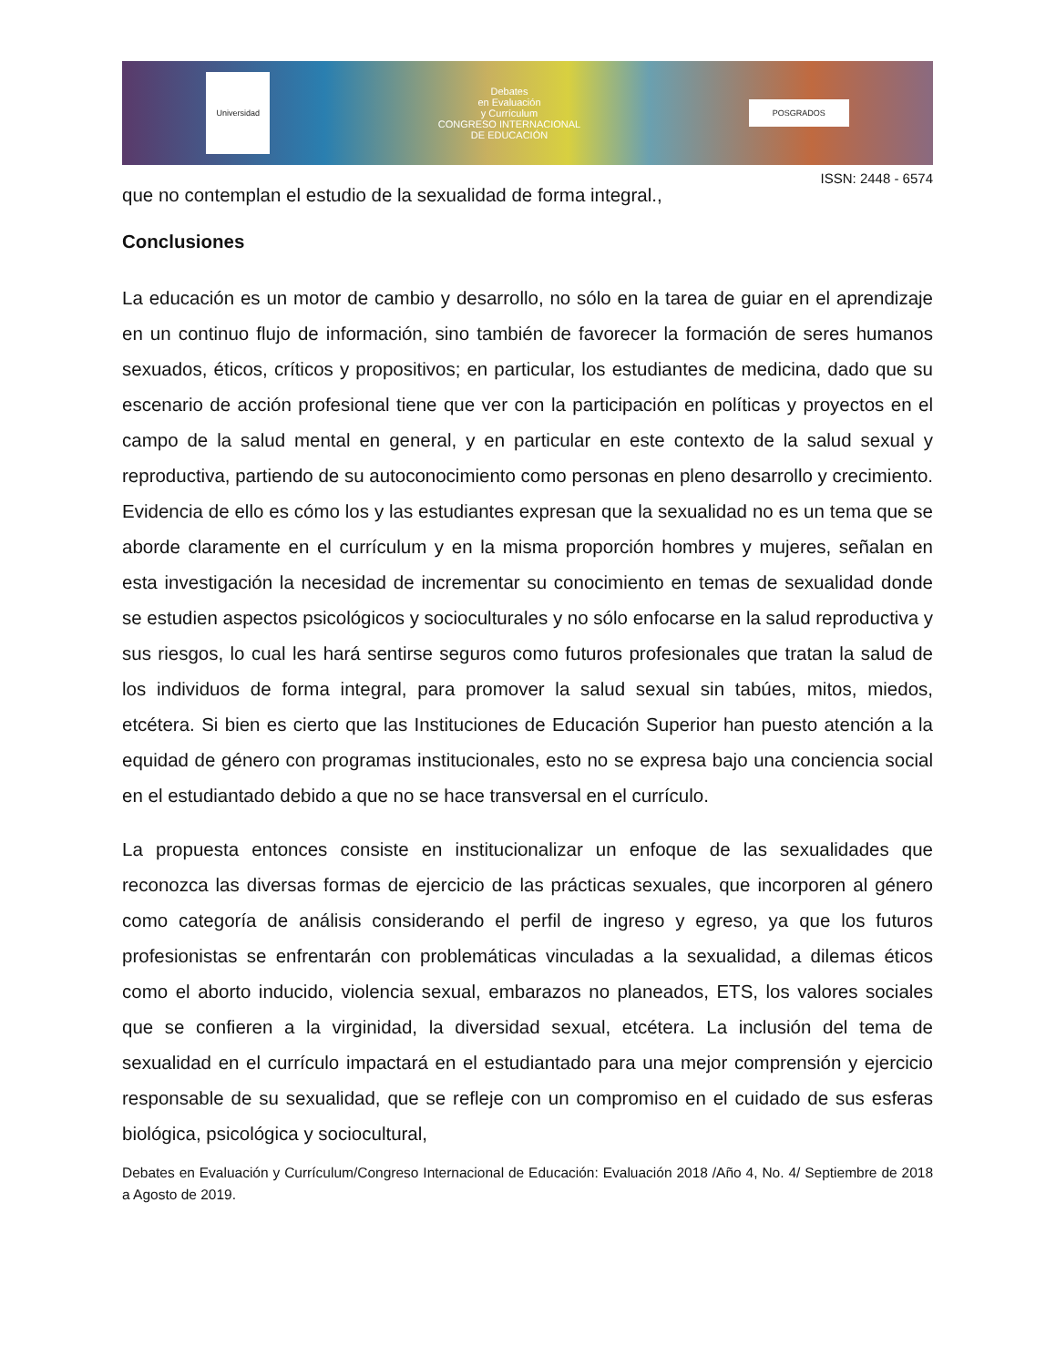Universidad
Debates
en Evaluación
y Currículum
CONGRESO INTERNACIONAL
DE EDUCACIÓN
POSGRADOS
ISSN: 2448 - 6574
que no contemplan el estudio de la sexualidad de forma integral.,
Conclusiones
La educación es un motor de cambio y desarrollo, no sólo en la tarea de guiar en el aprendizaje en un continuo flujo de información, sino también de favorecer la formación de seres humanos sexuados, éticos, críticos y propositivos; en particular, los estudiantes de medicina, dado que su escenario de acción profesional tiene que ver con la participación en políticas y proyectos en el campo de la salud mental en general, y en particular en este contexto de la salud sexual y reproductiva, partiendo de su autoconocimiento como personas en pleno desarrollo y crecimiento. Evidencia de ello es cómo los y las estudiantes expresan que la sexualidad no es un tema que se aborde claramente en el currículum y en la misma proporción hombres y mujeres, señalan en esta investigación la necesidad de incrementar su conocimiento en temas de sexualidad donde se estudien aspectos psicológicos y socioculturales y no sólo enfocarse en la salud reproductiva y sus riesgos, lo cual les hará sentirse seguros como futuros profesionales que tratan la salud de los individuos de forma integral, para promover la salud sexual sin tabúes, mitos, miedos, etcétera. Si bien es cierto que las Instituciones de Educación Superior han puesto atención a la equidad de género con programas institucionales, esto no se expresa bajo una conciencia social en el estudiantado debido a que no se hace transversal en el currículo.
La propuesta entonces consiste en institucionalizar un enfoque de las sexualidades que reconozca las diversas formas de ejercicio de las prácticas sexuales, que incorporen al género como categoría de análisis considerando el perfil de ingreso y egreso, ya que los futuros profesionistas se enfrentarán con problemáticas vinculadas a la sexualidad, a dilemas éticos como el aborto inducido, violencia sexual, embarazos no planeados, ETS, los valores sociales que se confieren a la virginidad, la diversidad sexual, etcétera. La inclusión del tema de sexualidad en el currículo impactará en el estudiantado para una mejor comprensión y ejercicio responsable de su sexualidad, que se refleje con un compromiso en el cuidado de sus esferas biológica, psicológica y sociocultural,
Debates en Evaluación y Currículum/Congreso Internacional de Educación: Evaluación 2018 /Año 4, No. 4/ Septiembre de 2018 a Agosto de 2019.